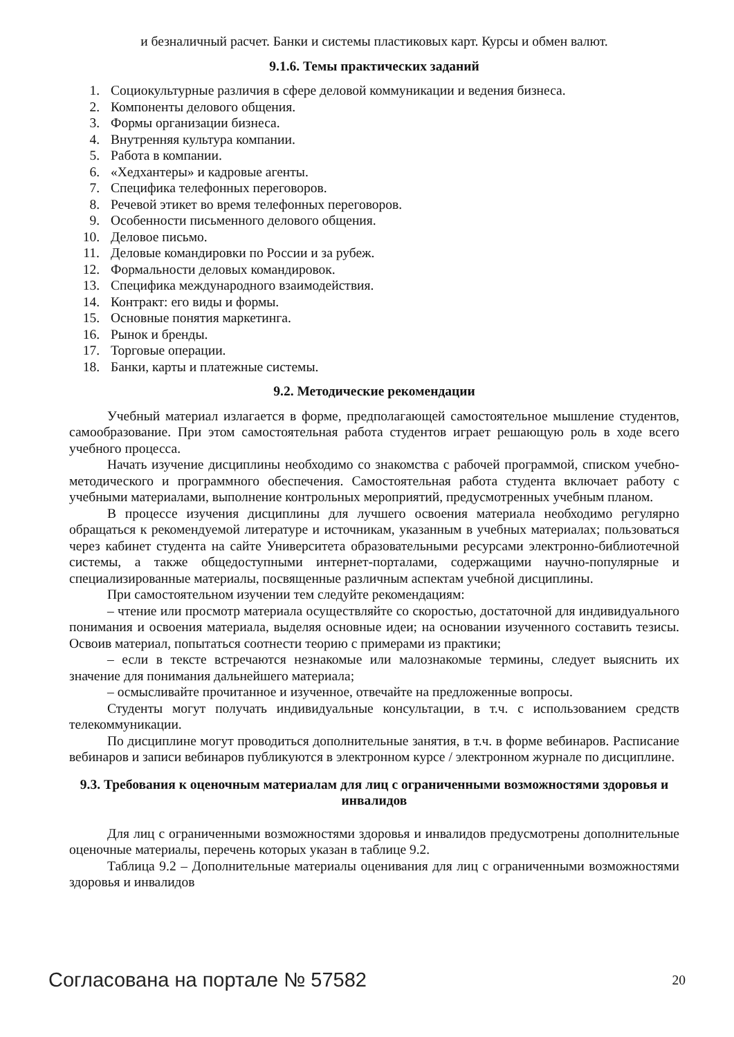и безналичный расчет. Банки и системы пластиковых карт. Курсы и обмен валют.
9.1.6. Темы практических заданий
1. Социокультурные различия в сфере деловой коммуникации и ведения бизнеса.
2. Компоненты делового общения.
3. Формы организации бизнеса.
4. Внутренняя культура компании.
5. Работа в компании.
6. «Хедхантеры» и кадровые агенты.
7. Специфика телефонных переговоров.
8. Речевой этикет во время телефонных переговоров.
9. Особенности письменного делового общения.
10. Деловое письмо.
11. Деловые командировки по России и за рубеж.
12. Формальности деловых командировок.
13. Специфика международного взаимодействия.
14. Контракт: его виды и формы.
15. Основные понятия маркетинга.
16. Рынок и бренды.
17. Торговые операции.
18. Банки, карты и платежные системы.
9.2. Методические рекомендации
Учебный материал излагается в форме, предполагающей самостоятельное мышление студентов, самообразование. При этом самостоятельная работа студентов играет решающую роль в ходе всего учебного процесса.
Начать изучение дисциплины необходимо со знакомства с рабочей программой, списком учебно-методического и программного обеспечения. Самостоятельная работа студента включает работу с учебными материалами, выполнение контрольных мероприятий, предусмотренных учебным планом.
В процессе изучения дисциплины для лучшего освоения материала необходимо регулярно обращаться к рекомендуемой литературе и источникам, указанным в учебных материалах; пользоваться через кабинет студента на сайте Университета образовательными ресурсами электронно-библиотечной системы, а также общедоступными интернет-порталами, содержащими научно-популярные и специализированные материалы, посвященные различным аспектам учебной дисциплины.
При самостоятельном изучении тем следуйте рекомендациям:
– чтение или просмотр материала осуществляйте со скоростью, достаточной для индивидуального понимания и освоения материала, выделяя основные идеи; на основании изученного составить тезисы. Освоив материал, попытаться соотнести теорию с примерами из практики;
– если в тексте встречаются незнакомые или малознакомые термины, следует выяснить их значение для понимания дальнейшего материала;
– осмысливайте прочитанное и изученное, отвечайте на предложенные вопросы.
Студенты могут получать индивидуальные консультации, в т.ч. с использованием средств телекоммуникации.
По дисциплине могут проводиться дополнительные занятия, в т.ч. в форме вебинаров. Расписание вебинаров и записи вебинаров публикуются в электронном курсе / электронном журнале по дисциплине.
9.3. Требования к оценочным материалам для лиц с ограниченными возможностями здоровья и инвалидов
Для лиц с ограниченными возможностями здоровья и инвалидов предусмотрены дополнительные оценочные материалы, перечень которых указан в таблице 9.2.
Таблица 9.2 – Дополнительные материалы оценивания для лиц с ограниченными возможностями здоровья и инвалидов
Согласована на портале № 57582 20